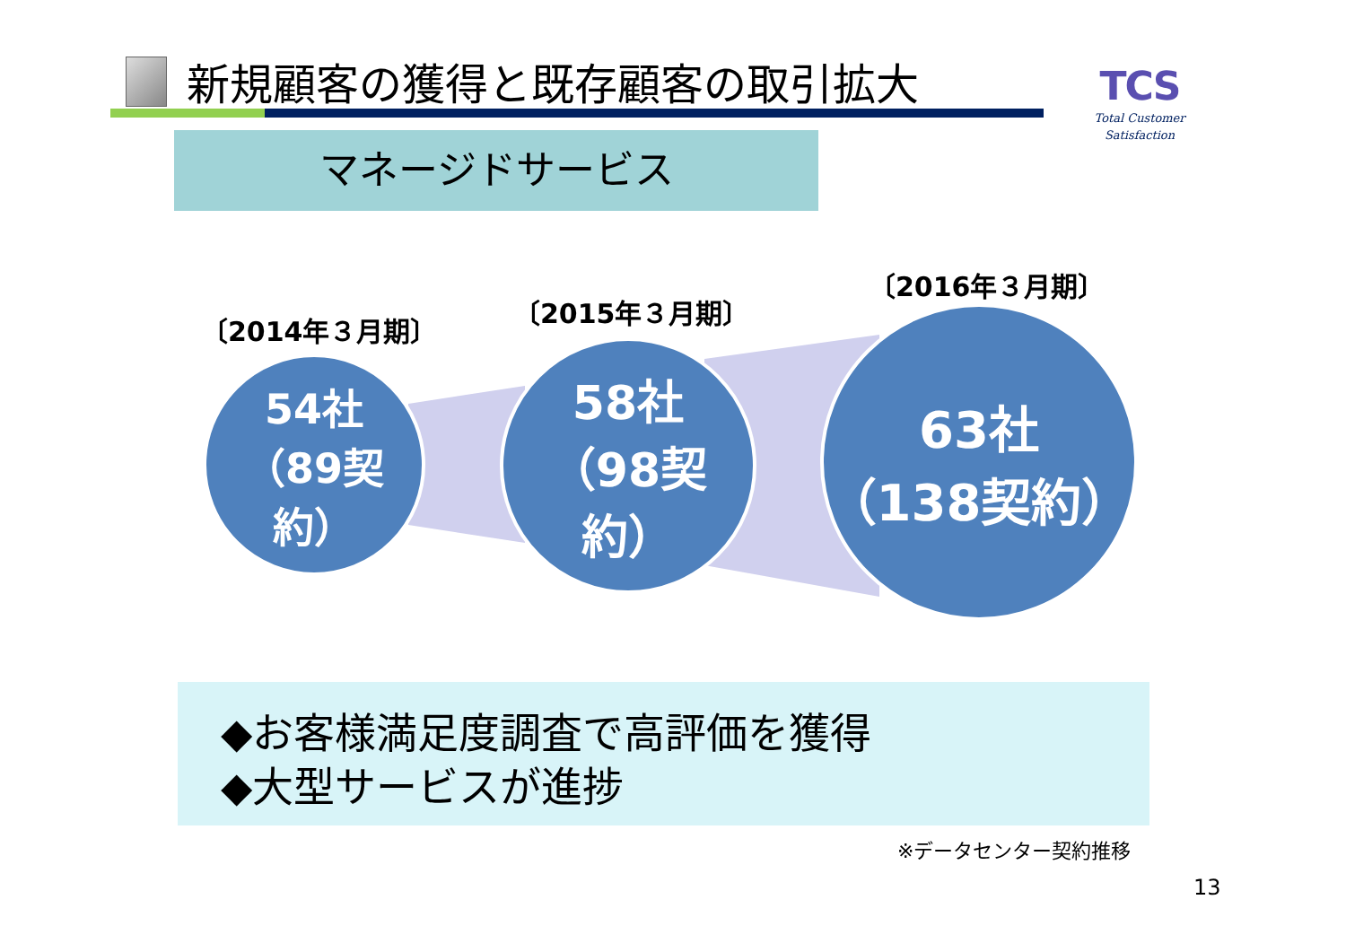新規顧客の獲得と既存顧客の取引拡大
TCS
Total Customer Satisfaction
マネージドサービス
〔2014年３月期〕
〔2015年３月期〕
〔2016年３月期〕
54社
（89契約）
58社
（98契約）
63社
（138契約）
◆お客様満足度調査で高評価を獲得
◆大型サービスが進捗
※データセンター契約推移
13